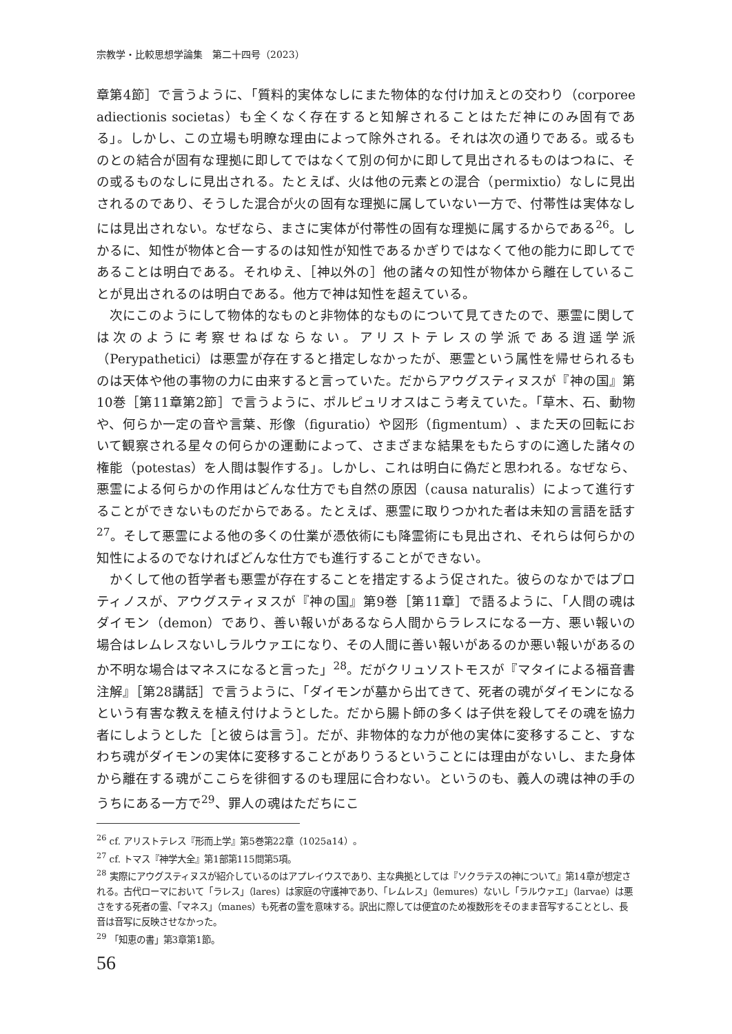宗教学・比較思想学論集　第二十四号（2023）
章第4節］で言うように、「質料的実体なしにまた物体的な付け加えとの交わり（corporee adiectionis societas）も全くなく存在すると知解されることはただ神にのみ固有である」。しかし、この立場も明瞭な理由によって除外される。それは次の通りである。或るものとの結合が固有な理拠に即してではなくて別の何かに即して見出されるものはつねに、その或るものなしに見出される。たとえば、火は他の元素との混合（permixtio）なしに見出されるのであり、そうした混合が火の固有な理拠に属していない一方で、付帯性は実体なしには見出されない。なぜなら、まさに実体が付帯性の固有な理拠に属するからである<sup>26</sup>。しかるに、知性が物体と合一するのは知性が知性であるかぎりではなくて他の能力に即してであることは明白である。それゆえ、［神以外の］他の諸々の知性が物体から離在していることが見出されるのは明白である。他方で神は知性を超えている。
次にこのようにして物体的なものと非物体的なものについて見てきたので、悪霊に関しては次のように考察せねばならない。アリストテレスの学派である逍遥学派（Perypathetici）は悪霊が存在すると措定しなかったが、悪霊という属性を帰せられるものは天体や他の事物の力に由来すると言っていた。だからアウグスティヌスが『神の国』第10巻［第11章第2節］で言うように、ポルピュリオスはこう考えていた。「草木、石、動物や、何らか一定の音や言葉、形像（figuratio）や図形（figmentum）、また天の回転において観察される星々の何らかの運動によって、さまざまな結果をもたらすのに適した諸々の権能（potestas）を人間は製作する」。しかし、これは明白に偽だと思われる。なぜなら、悪霊による何らかの作用はどんな仕方でも自然の原因（causa naturalis）によって進行することができないものだからである。たとえば、悪霊に取りつかれた者は未知の言語を話す<sup>27</sup>。そして悪霊による他の多くの仕業が憑依術にも降霊術にも見出され、それらは何らかの知性によるのでなければどんな仕方でも進行することができない。
かくして他の哲学者も悪霊が存在することを措定するよう促された。彼らのなかではプロティノスが、アウグスティヌスが『神の国』第9巻［第11章］で語るように、「人間の魂はダイモン（demon）であり、善い報いがあるなら人間からラレスになる一方、悪い報いの場合はレムレスないしラルウァエになり、その人間に善い報いがあるのか悪い報いがあるのか不明な場合はマネスになると言った」<sup>28</sup>。だがクリュソストモスが『マタイによる福音書注解』［第28講話］で言うように、「ダイモンが墓から出てきて、死者の魂がダイモンになるという有害な教えを植え付けようとした。だから腸卜師の多くは子供を殺してその魂を協力者にしようとした［と彼らは言う］。だが、非物体的な力が他の実体に変移すること、すなわち魂がダイモンの実体に変移することがありうるということには理由がないし、また身体から離在する魂がここらを徘徊するのも理屈に合わない。というのも、義人の魂は神の手のうちにある一方で<sup>29</sup>、罪人の魂はただちにこ
<sup>26</sup> cf. アリストテレス『形而上学』第5巻第22章（1025a14）。
<sup>27</sup> cf. トマス『神学大全』第1部第115問第5項。
<sup>28</sup> 実際にアウグスティヌスが紹介しているのはアプレイウスであり、主な典拠としては『ソクラテスの神について』第14章が想定される。古代ローマにおいて「ラレス」（lares）は家庭の守護神であり、「レムレス」（lemures）ないし「ラルウァエ」（larvae）は悪さをする死者の霊、「マネス」（manes）も死者の霊を意味する。訳出に際しては便宜のため複数形をそのまま音写することとし、長音は音写に反映させなかった。
<sup>29</sup> 「知恵の書」第3章第1節。
56